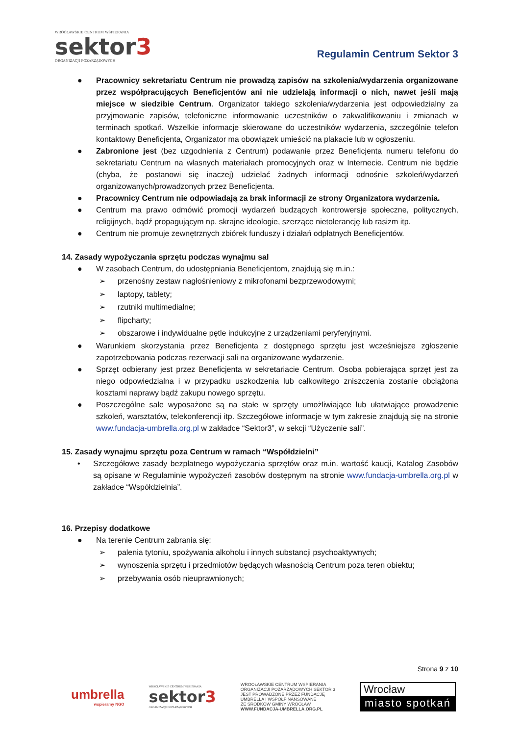WROCŁAWSKIE CENTRUM WSPIERANIA
sektor3
ORGANIZACJI POZARZĄDOWYCH
Regulamin Centrum Sektor 3
● Pracownicy sekretariatu Centrum nie prowadzą zapisów na szkolenia/wydarzenia organizowane przez współpracujących Beneficjentów ani nie udzielają informacji o nich, nawet jeśli mają miejsce w siedzibie Centrum. Organizator takiego szkolenia/wydarzenia jest odpowiedzialny za przyjmowanie zapisów, telefoniczne informowanie uczestników o zakwalifikowaniu i zmianach w terminach spotkań. Wszelkie informacje skierowane do uczestników wydarzenia, szczególnie telefon kontaktowy Beneficjenta, Organizator ma obowiązek umieścić na plakacie lub w ogłoszeniu.
● Zabronione jest (bez uzgodnienia z Centrum) podawanie przez Beneficjenta numeru telefonu do sekretariatu Centrum na własnych materiałach promocyjnych oraz w Internecie. Centrum nie będzie (chyba, że postanowi się inaczej) udzielać żadnych informacji odnośnie szkoleń/wydarzeń organizowanych/prowadzonych przez Beneficjenta.
● Pracownicy Centrum nie odpowiadają za brak informacji ze strony Organizatora wydarzenia.
● Centrum ma prawo odmówić promocji wydarzeń budzących kontrowersje społeczne, politycznych, religijnych, bądź propagującym np. skrajne ideologie, szerzące nietolerancję lub rasizm itp.
● Centrum nie promuje zewnętrznych zbiórek funduszy i działań odpłatnych Beneficjentów.
14. Zasady wypożyczania sprzętu podczas wynajmu sal
● W zasobach Centrum, do udostępniania Beneficjentom, znajdują się m.in.:
➢ przenośny zestaw nagłośnieniowy z mikrofonami bezprzewodowymi;
➢ laptopy, tablety;
➢ rzutniki multimedialne;
➢ flipcharty;
➢ obszarowe i indywidualne pętle indukcyjne z urządzeniami peryferyjnymi.
● Warunkiem skorzystania przez Beneficjenta z dostępnego sprzętu jest wcześniejsze zgłoszenie zapotrzebowania podczas rezerwacji sali na organizowane wydarzenie.
● Sprzęt odbierany jest przez Beneficjenta w sekretariacie Centrum. Osoba pobierająca sprzęt jest za niego odpowiedzialna i w przypadku uszkodzenia lub całkowitego zniszczenia zostanie obciążona kosztami naprawy bądź zakupu nowego sprzętu.
● Poszczególne sale wyposażone są na stałe w sprzęty umożliwiające lub ułatwiające prowadzenie szkoleń, warsztatów, telekonferencji itp. Szczegółowe informacje w tym zakresie znajdują się na stronie www.fundacja-umbrella.org.pl w zakładce “Sektor3”, w sekcji “Użyczenie sali”.
15. Zasady wynajmu sprzętu poza Centrum w ramach “Współdzielni”
• Szczegółowe zasady bezpłatnego wypożyczania sprzętów oraz m.in. wartość kaucji, Katalog Zasobów są opisane w Regulaminie wypożyczeń zasobów dostępnym na stronie www.fundacja-umbrella.org.pl w zakładce “Współdzielnia”.
16. Przepisy dodatkowe
● Na terenie Centrum zabrania się:
➢ palenia tytoniu, spożywania alkoholu i innych substancji psychoaktywnych;
➢ wynoszenia sprzętu i przedmiotów będących własnością Centrum poza teren obiektu;
➢ przebywania osób nieuprawnionych;
Strona 9 z 10
umbrella
wspieramy NGO
WROCŁAWSKIE CENTRUM WSPIERANIA
sektor3
ORGANIZACJI POZARZĄDOWYCH
WROCŁAWSKIE CENTRUM WSPIERANIA
ORGANIZACJI POZARZĄDOWYCH SEKTOR 3
JEST PROWADZONE PRZEZ FUNDACJĘ
UMBRELLA I WSPÓŁFINANSOWANE
ZE ŚRODKÓW GMINY WROCŁAW
WWW.FUNDACJA-UMBRELLA.ORG.PL
Wrocław
miasto spotkań